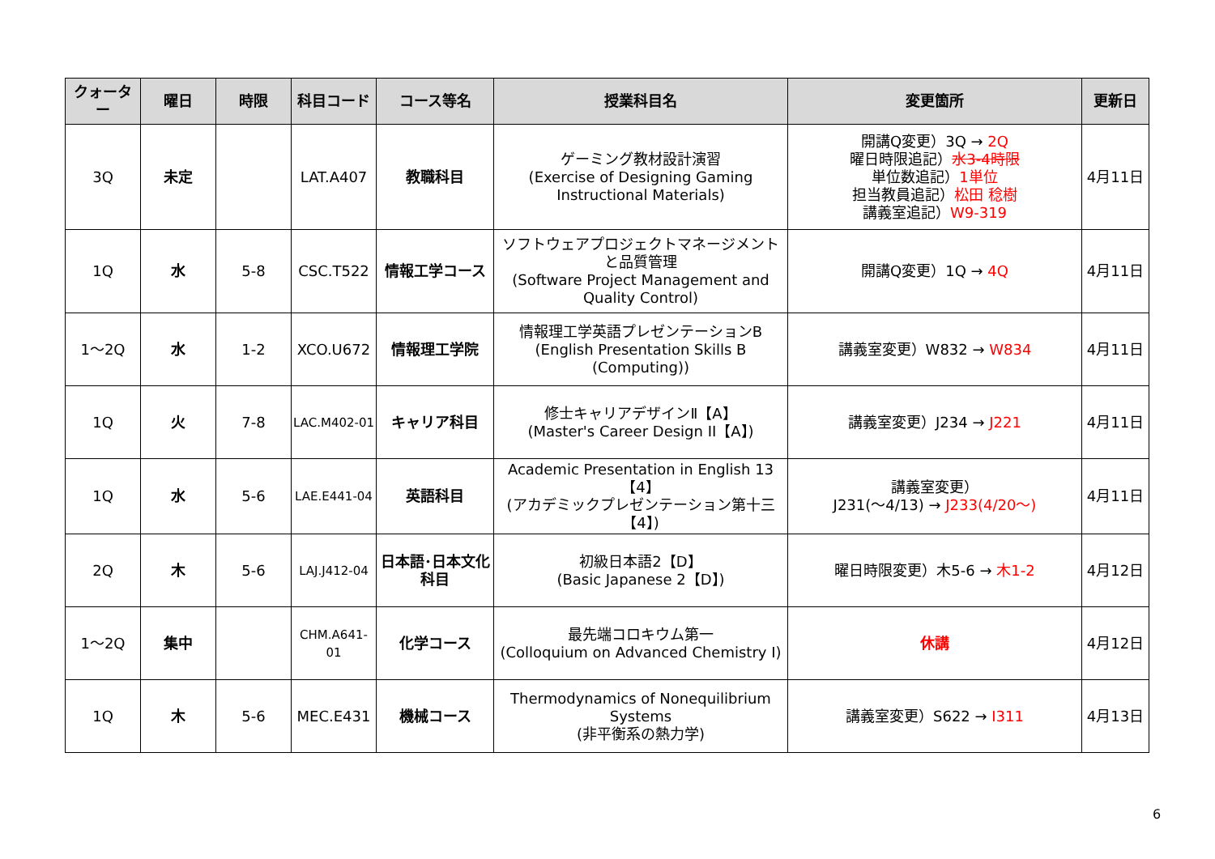| クォーター | 曜日 | 時限 | 科目コード | コース等名 | 授業科目名 | 変更箇所 | 更新日 |
| --- | --- | --- | --- | --- | --- | --- | --- |
| 3Q | 未定 | | LAT.A407 | 教職科目 | ゲーミング教材設計演習 (Exercise of Designing Gaming Instructional Materials) | 開講Q変更）3Q → 2Q 曜日時限追記） 水3-4時限 単位数追記） 1単位 担当教員追記） 松田 稔樹 講義室追記） W9-319 | 4月11日 |
| 1Q | 水 | 5-8 | CSC.T522 | 情報工学コース | ソフトウェアプロジェクトマネージメントと品質管理 (Software Project Management and Quality Control) | 開講Q変更）1Q → 4Q | 4月11日 |
| 1～2Q | 水 | 1-2 | XCO.U672 | 情報理工学院 | 情報理工学英語プレゼンテーションB (English Presentation Skills B (Computing)) | 講義室変更）W832 → W834 | 4月11日 |
| 1Q | 火 | 7-8 | LAC.M402-01 | キャリア科目 | 修士キャリアデザインⅡ【A】 (Master's Career Design II【A】) | 講義室変更）J234 → J221 | 4月11日 |
| 1Q | 水 | 5-6 | LAE.E441-04 | 英語科目 | Academic Presentation in English 13【4】 (アカデミックプレゼンテーション第十三【4】) | 講義室変更） J231(～4/13) → J233(4/20～) | 4月11日 |
| 2Q | 木 | 5-6 | LAJ.J412-04 | 日本語･日本文化科目 | 初級日本語2【D】 (Basic Japanese 2【D】) | 曜日時限変更）木5-6 → 木1-2 | 4月12日 |
| 1～2Q | 集中 | | CHM.A641-01 | 化学コース | 最先端コロキウム第一 (Colloquium on Advanced Chemistry I) | 休講 | 4月12日 |
| 1Q | 木 | 5-6 | MEC.E431 | 機械コース | Thermodynamics of Nonequilibrium Systems (非平衡系の熱力学) | 講義室変更）S622 → I311 | 4月13日 |
6